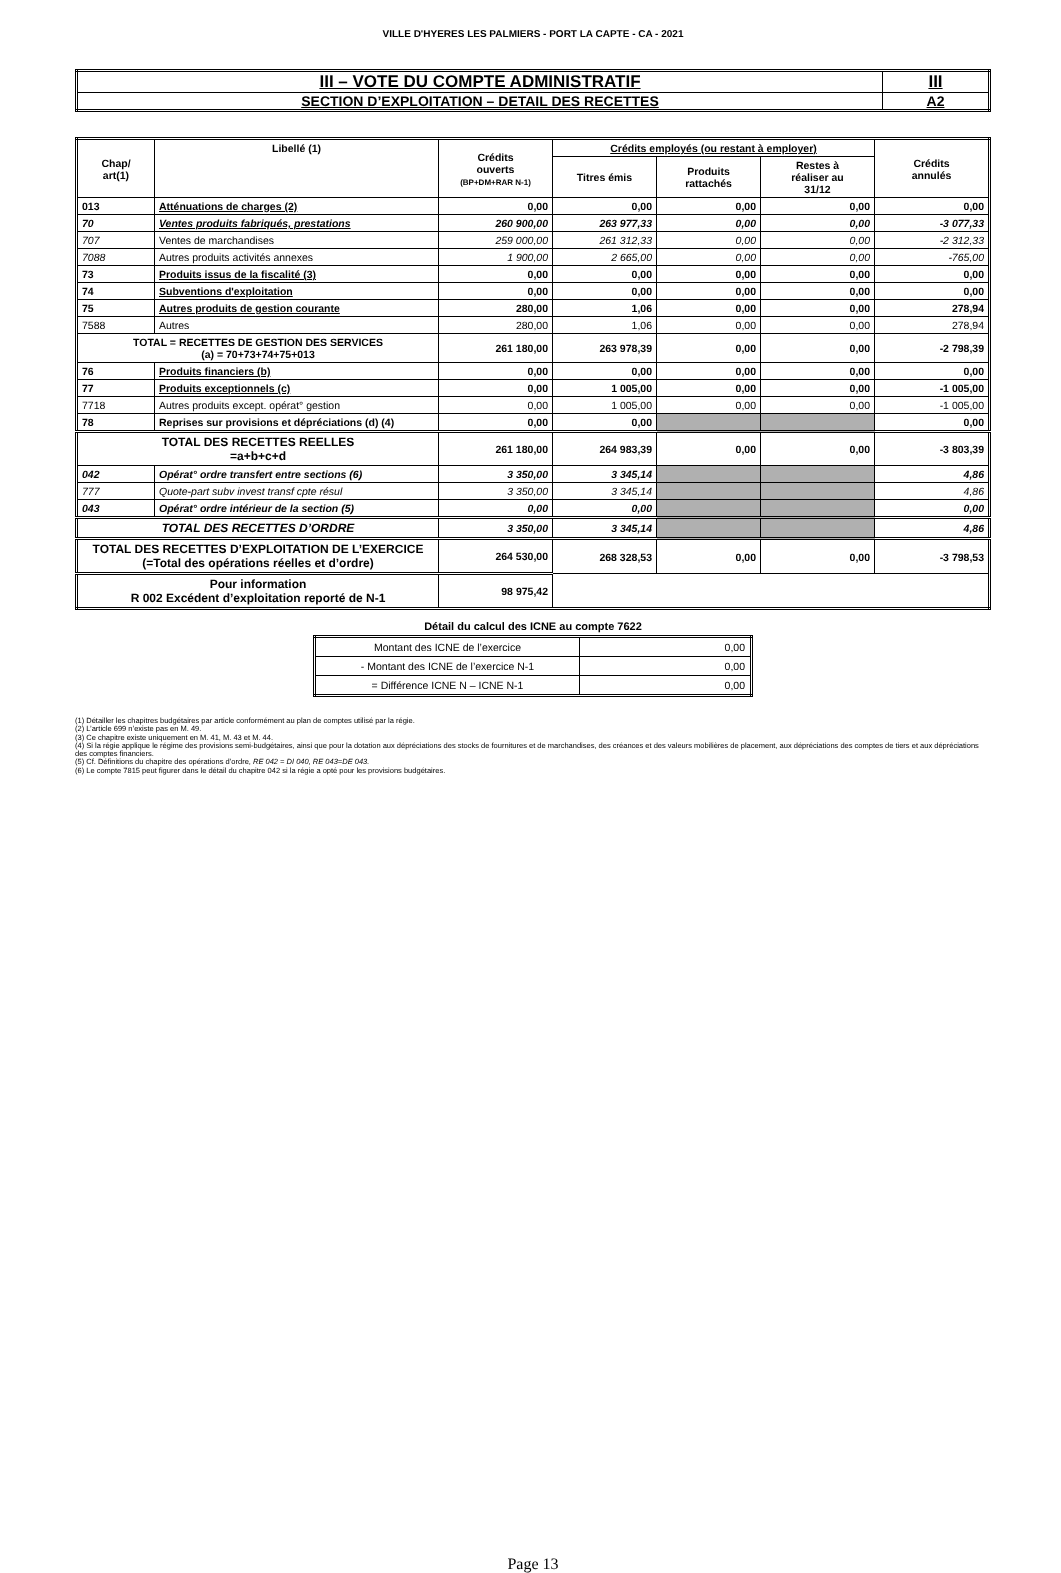VILLE D'HYERES LES PALMIERS - PORT LA CAPTE - CA - 2021
| III – VOTE DU COMPTE ADMINISTRATIF | III |
| SECTION D’EXPLOITATION – DETAIL DES RECETTES | A2 |
| Chap/ art(1) | Libellé (1) | Crédits ouverts (BP+DM+RAR N-1) | Crédits employés (ou restant à employer) | | | Crédits annulés |
| --- | --- | --- | --- | --- | --- | --- |
| | | | Titres émis | Produits rattachés | Restes à réaliser au 31/12 | |
| 013 | Atténuations de charges (2) | 0,00 | 0,00 | 0,00 | 0,00 | 0,00 |
| 70 | Ventes produits fabriqués, prestations | 260 900,00 | 263 977,33 | 0,00 | 0,00 | -3 077,33 |
| 707 | Ventes de marchandises | 259 000,00 | 261 312,33 | 0,00 | 0,00 | -2 312,33 |
| 7088 | Autres produits activités annexes | 1 900,00 | 2 665,00 | 0,00 | 0,00 | -765,00 |
| 73 | Produits issus de la fiscalité (3) | 0,00 | 0,00 | 0,00 | 0,00 | 0,00 |
| 74 | Subventions d'exploitation | 0,00 | 0,00 | 0,00 | 0,00 | 0,00 |
| 75 | Autres produits de gestion courante | 280,00 | 1,06 | 0,00 | 0,00 | 278,94 |
| 7588 | Autres | 280,00 | 1,06 | 0,00 | 0,00 | 278,94 |
| TOTAL = RECETTES DE GESTION DES SERVICES (a) = 70+73+74+75+013 | | 261 180,00 | 263 978,39 | 0,00 | 0,00 | -2 798,39 |
| 76 | Produits financiers (b) | 0,00 | 0,00 | 0,00 | 0,00 | 0,00 |
| 77 | Produits exceptionnels (c) | 0,00 | 1 005,00 | 0,00 | 0,00 | -1 005,00 |
| 7718 | Autres produits except. opérat° gestion | 0,00 | 1 005,00 | 0,00 | 0,00 | -1 005,00 |
| 78 | Reprises sur provisions et dépréciations (d) (4) | 0,00 | 0,00 | | | 0,00 |
| TOTAL DES RECETTES REELLES =a+b+c+d | | 261 180,00 | 264 983,39 | 0,00 | 0,00 | -3 803,39 |
| 042 | Opérat° ordre transfert entre sections (6) | 3 350,00 | 3 345,14 | | | 4,86 |
| 777 | Quote-part subv invest transf cpte résul | 3 350,00 | 3 345,14 | | | 4,86 |
| 043 | Opérat° ordre intérieur de la section (5) | 0,00 | 0,00 | | | 0,00 |
| TOTAL DES RECETTES D’ORDRE | | 3 350,00 | 3 345,14 | | | 4,86 |
| TOTAL DES RECETTES D’EXPLOITATION DE L’EXERCICE (=Total des opérations réelles et d’ordre) | | 264 530,00 | 268 328,53 | 0,00 | 0,00 | -3 798,53 |
| Pour information R 002 Excédent d’exploitation reporté de N-1 | | 98 975,42 | | | | |
Détail du calcul des ICNE au compte 7622
| Montant des ICNE de l’exercice | 0,00 |
| - Montant des ICNE de l’exercice N-1 | 0,00 |
| = Différence ICNE N – ICNE N-1 | 0,00 |
(1) Détailler les chapitres budgétaires par article conformément au plan de comptes utilisé par la régie.
(2) L’article 699 n’existe pas en M. 49.
(3) Ce chapitre existe uniquement en M. 41, M. 43 et M. 44.
(4) Si la régie applique le régime des provisions semi-budgétaires, ainsi que pour la dotation aux dépréciations des stocks de fournitures et de marchandises, des créances et des valeurs mobilières de placement, aux dépréciations des comptes de tiers et aux dépréciations des comptes financiers.
(5) Cf. Définitions du chapitre des opérations d’ordre, RE 042 = DI 040, RE 043=DE 043.
(6) Le compte 7815 peut figurer dans le détail du chapitre 042 si la régie a opté pour les provisions budgétaires.
Page 13